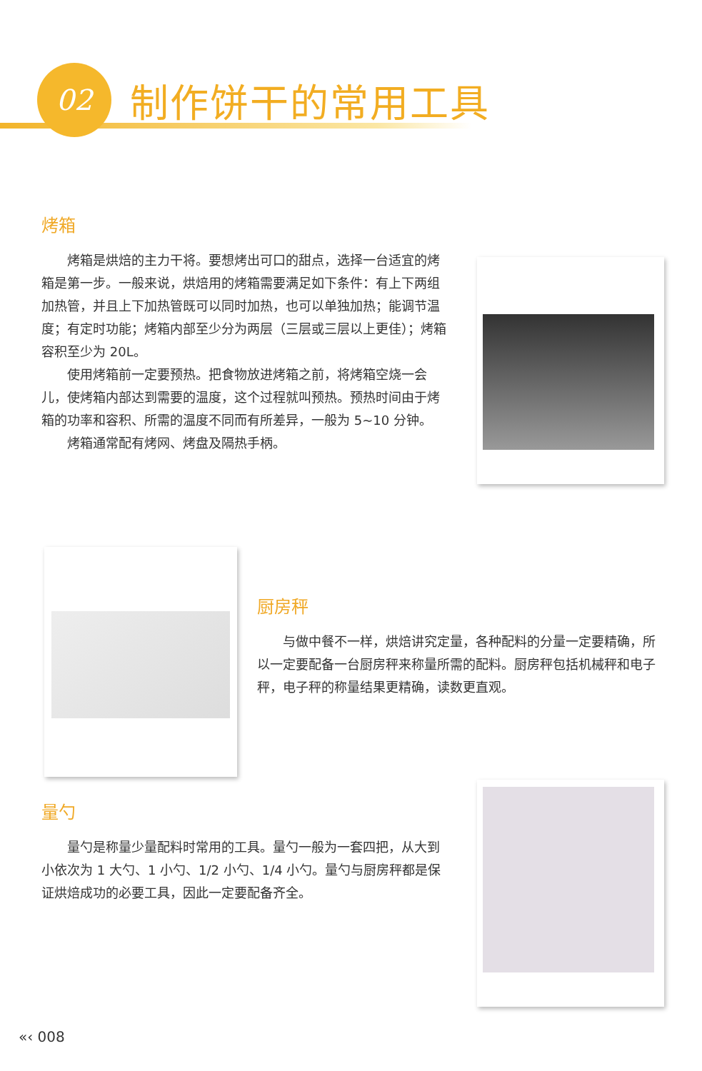02
制作饼干的常用工具
烤箱
烤箱是烘焙的主力干将。要想烤出可口的甜点，选择一台适宜的烤箱是第一步。一般来说，烘焙用的烤箱需要满足如下条件：有上下两组加热管，并且上下加热管既可以同时加热，也可以单独加热；能调节温度；有定时功能；烤箱内部至少分为两层（三层或三层以上更佳）；烤箱容积至少为 20L。
使用烤箱前一定要预热。把食物放进烤箱之前，将烤箱空烧一会儿，使烤箱内部达到需要的温度，这个过程就叫预热。预热时间由于烤箱的功率和容积、所需的温度不同而有所差异，一般为 5~10 分钟。
烤箱通常配有烤网、烤盘及隔热手柄。
厨房秤
与做中餐不一样，烘焙讲究定量，各种配料的分量一定要精确，所以一定要配备一台厨房秤来称量所需的配料。厨房秤包括机械秤和电子秤，电子秤的称量结果更精确，读数更直观。
量勺
量勺是称量少量配料时常用的工具。量勺一般为一套四把，从大到小依次为 1 大勺、1 小勺、1/2 小勺、1/4 小勺。量勺与厨房秤都是保证烘焙成功的必要工具，因此一定要配备齐全。
«‹ 008